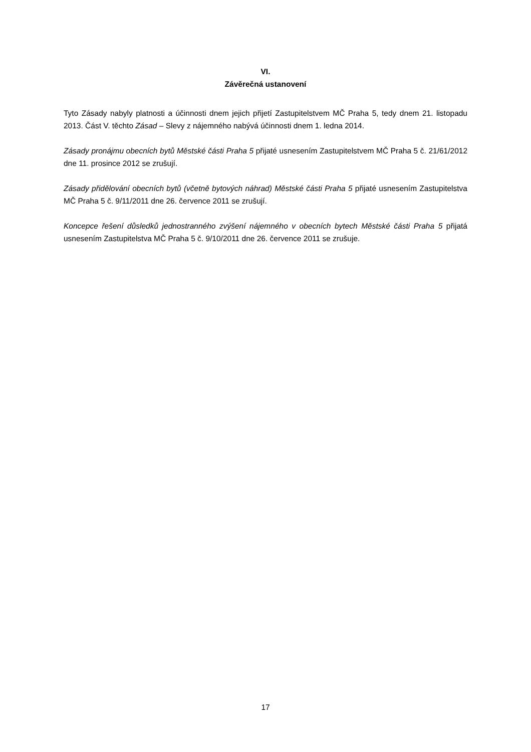VI.
Závěrečná ustanovení
Tyto Zásady nabyly platnosti a účinnosti dnem jejich přijetí Zastupitelstvem MČ Praha 5, tedy dnem 21. listopadu 2013. Část V. těchto Zásad – Slevy z nájemného nabývá účinnosti dnem 1. ledna 2014.
Zásady pronájmu obecních bytů Městské části Praha 5 přijaté usnesením Zastupitelstvem MČ Praha 5 č. 21/61/2012 dne 11. prosince 2012 se zrušují.
Zásady přidělování obecních bytů (včetně bytových náhrad) Městské části Praha 5 přijaté usnesením Zastupitelstva MČ Praha 5 č. 9/11/2011 dne 26. července 2011 se zrušují.
Koncepce řešení důsledků jednostranného zvýšení nájemného v obecních bytech Městské části Praha 5 přijatá usnesením Zastupitelstva MČ Praha 5 č. 9/10/2011 dne 26. července 2011 se zrušuje.
17